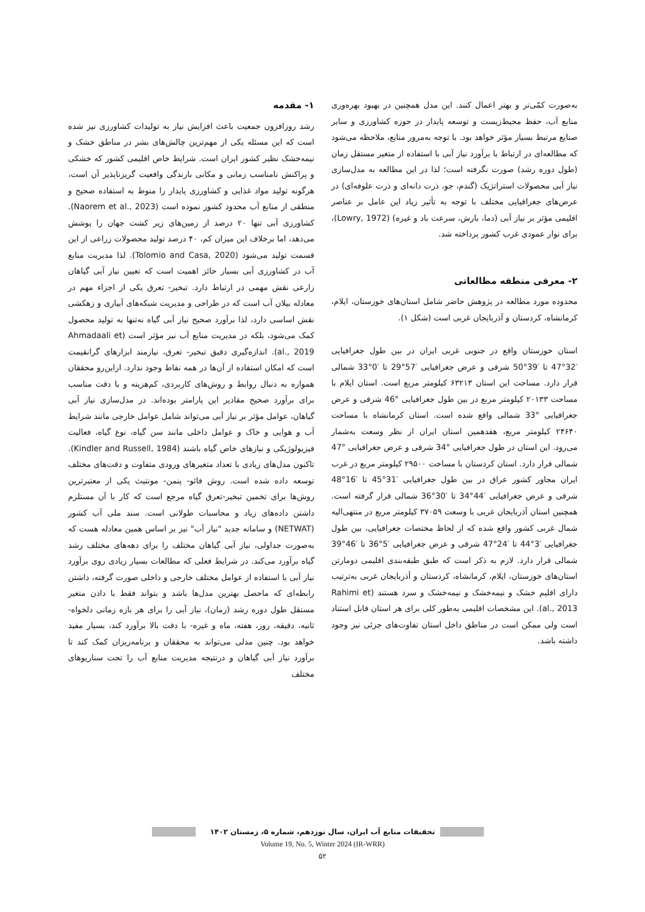۱- مقدمه
رشد روزافزون جمعیت باعث افزایش نیاز به تولیدات کشاورزی نیز شده است که این مسئله یکی از مهم‌ترین چالش‌های بشر در مناطق خشک و نیمه‌خشک نظیر کشور ایران است. شرایط خاص اقلیمی کشور که خشکی و پراکنش نامناسب زمانی و مکانی بارندگی واقعیت گریزناپذیر آن است، هرگونه تولید مواد غذایی و کشاورزی پایدار را منوط به استفاده صحیح و منطقی از منابع آب محدود کشور نموده است (Naorem et al., 2023). کشاورزی آبی تنها ۲۰ درصد از زمین‌های زیر کشت جهان را پوشش می‌دهد، اما برخلاف این میزان کم، ۴۰ درصد تولید محصولات زراعی از این قسمت تولید می‌شود (Tolomio and Casa, 2020). لذا مدیریت منابع آب در کشاورزی آبی بسیار حائز اهمیت است که تعیین نیاز آبی گیاهان زارعی نقش مهمی در ارتباط دارد. تبخیر- تعرق یکی از اجزاء مهم در معادله بیلان آب است که در طراحی و مدیریت شبکه‌های آبیاری و زهکشی نقش اساسی دارد، لذا برآورد صحیح نیاز آبی گیاه نه‌تنها به تولید محصول کمک می‌شود، بلکه در مدیریت منابع آب نیز مؤثر است (Ahmadaali et al., 2019). اندازه‌گیری دقیق تبخیر- تعرق، نیازمند ابزارهای گرانقیمت است که امکان استفاده از آن‌ها در همه نقاط وجود ندارد. ازاین‌رو محققان همواره به دنبال روابط و روش‌های کاربردی، کم‌هزینه و با دقت مناسب برای برآورد صحیح مقادیر این پارامتر بوده‌اند. در مدل‌سازی نیاز آبی گیاهان، عوامل مؤثر بر نیاز آبی می‌تواند شامل عوامل خارجی مانند شرایط آب و هوایی و خاک و عوامل داخلی مانند سن گیاه، نوع گیاه، فعالیت فیزیولوژیکی و نیازهای خاص گیاه باشند (Kindler and Russell, 1984). تاکنون مدل‌های زیادی با تعداد متغیرهای ورودی متفاوت و دقت‌های مختلف توسعه داده شده است. روش فائو- پنمن- مونتیث یکی از معتبرترین روش‌ها برای تخمین تبخیر-تعرق گیاه مرجع است که کار با آن مستلزم داشتن داده‌های زیاد و محاسبات طولانی است. سند ملی آب کشور (NETWAT) و سامانه جدید "نیاز آب" نیز بر اساس همین معادله هست که به‌صورت جداولی، نیاز آبی گیاهان مختلف را برای دهه‌های مختلف رشد گیاه برآورد می‌کند. در شرایط فعلی که مطالعات بسیار زیادی روی برآورد نیاز آبی با استفاده از عوامل مختلف خارجی و داخلی صورت گرفته، داشتن رابطه‌ای که ماحصل بهترین مدل‌ها باشد و بتواند فقط با دادن متغیر مستقل طول دوره رشد (زمان)، نیاز آبی را برای هر بازه زمانی دلخواه- ثانیه، دقیقه، روز، هفته، ماه و غیره- با دقت بالا برآورد کند، بسیار مفید خواهد بود. چنین مدلی می‌تواند به محققان و برنامه‌ریزان کمک کند تا برآورد نیاز آبی گیاهان و درنتیجه مدیریت منابع آب را تحت سناریوهای مختلف
به‌صورت کمّی‌تر و بهتر اعمال کنند. این مدل همچنین در بهبود بهره‌وری منابع آب، حفظ محیط‌زیست و توسعه پایدار در حوزه کشاورزی و سایر صنایع مرتبط بسیار مؤثر خواهد بود. با توجه به‌مرور منابع، ملاحظه می‌شود که مطالعه‌ای در ارتباط با برآورد نیاز آبی با استفاده از متغیر مستقل زمان (طول دوره رشد) صورت نگرفته است؛ لذا در این مطالعه به مدل‌سازی نیاز آبی محصولات استراتژیک (گندم، جو، ذرت دانه‌ای و ذرت علوفه‌ای) در عرض‌های جغرافیایی مختلف با توجه به تأثیر زیاد این عامل بر عناصر اقلیمی مؤثر بر نیاز آبی (دما، بارش، سرعت باد و غیره) (Lowry, 1972)، برای نوار عمودی غرب کشور پرداخته شد.
۲- معرفی منطقه مطالعاتی
محدوده مورد مطالعه در پژوهش حاضر شامل استان‌های خوزستان، ایلام، کرمانشاه، کردستان و آذربایجان غربی است (شکل ۱).
استان خوزستان واقع در جنوبی غربی ایران در بین طول جغرافیایی ′32°47 تا ′39°50 شرقی و عرض جغرافیایی ′57°29 تا ′0°33 شمالی قرار دارد. مساحت این استان ۶۳۲۱۳ کیلومتر مربع است. استان ایلام با مساحت ۲۰۱۳۳ کیلومتر مربع در بین طول جغرافیایی °46 شرقی و عرض جغرافیایی °33 شمالی واقع شده است. استان کرمانشاه با مساحت ۲۴۶۴۰ کیلومتر مربع، هفدهمین استان ایران از نظر وسعت به‌شمار می‌رود. این استان در طول جغرافیایی °34 شرقی و عرض جغرافیایی °47 شمالی قرار دارد. استان کردستان با مساحت ۲۹۵۰۰ کیلومتر مربع در غرب ایران مجاور کشور عراق در بین طول جغرافیایی ′31°45 تا ′16°48 شرقی و عرض جغرافیایی ′44°34 تا ′30°36 شمالی قرار گرفته است. همچنین استان آذربایجان غربی با وسعت ۳۷۰۵۹ کیلومتر مربع در منتهی‌الیه شمال غربی کشور واقع شده که از لحاظ مختصات جغرافیایی، بین طول جغرافیایی ′3°44 تا ′24°47 شرقی و عرض جغرافیایی ′5°36 تا ′46°39 شمالی قرار دارد. لازم به ذکر است که طبق طبقه‌بندی اقلیمی دومارتن استان‌های خوزستان، ایلام، کرمانشاه، کردستان و آذربایجان غربی به‌ترتیب دارای اقلیم خشک و نیمه‌خشک و نیمه‌خشک و سرد هستند (Rahimi et al., 2013). این مشخصات اقلیمی به‌طور کلی برای هر استان قابل استناد است ولی ممکن است در مناطق داخل استان تفاوت‌های جزئی نیز وجود داشته باشد.
تحقیقات منابع آب ایران، سال نوزدهم، شماره ۵، زمستان ۱۴۰۲
Volume 19, No. 5, Winter 2024 (IR-WRR)
۵۲